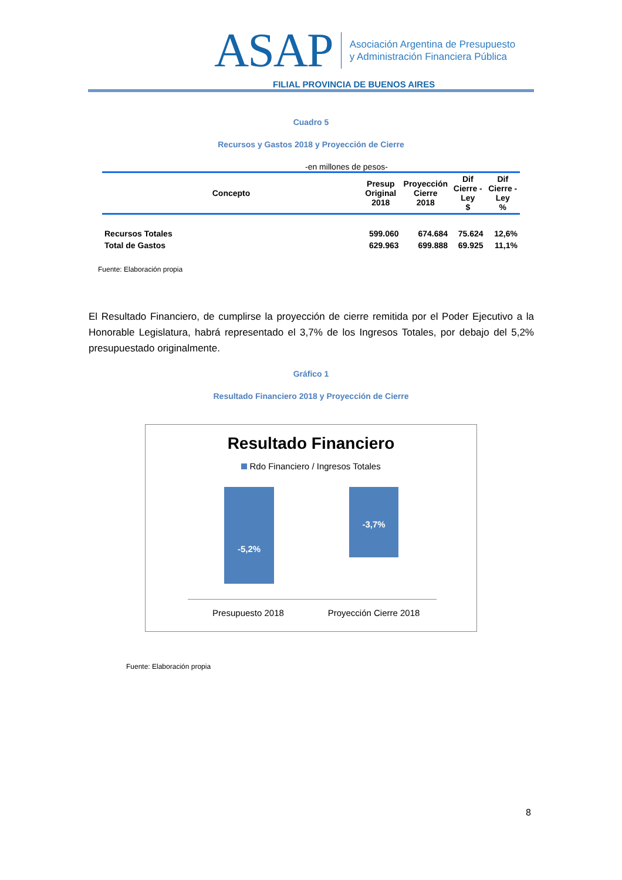ASAP
Asociación Argentina de Presupuesto
y Administración Financiera Pública
FILIAL PROVINCIA DE BUENOS AIRES
Cuadro 5
Recursos y Gastos 2018 y Proyección de Cierre
-en millones de pesos-
| Concepto | Presup Original 2018 | Proyección Cierre 2018 | Dif Cierre - Ley $ | Dif Cierre - Ley % |
| --- | --- | --- | --- | --- |
| Recursos Totales | 599.060 | 674.684 | 75.624 | 12,6% |
| Total de Gastos | 629.963 | 699.888 | 69.925 | 11,1% |
Fuente: Elaboración propia
El Resultado Financiero, de cumplirse la proyección de cierre remitida por el Poder Ejecutivo a la Honorable Legislatura, habrá representado el 3,7% de los Ingresos Totales, por debajo del 5,2% presupuestado originalmente.
Gráfico 1
Resultado Financiero 2018 y Proyección de Cierre
Resultado Financiero
Rdo Financiero / Ingresos Totales
-5,2%
-3,7%
Presupuesto 2018
Proyección Cierre 2018
Fuente: Elaboración propia
8